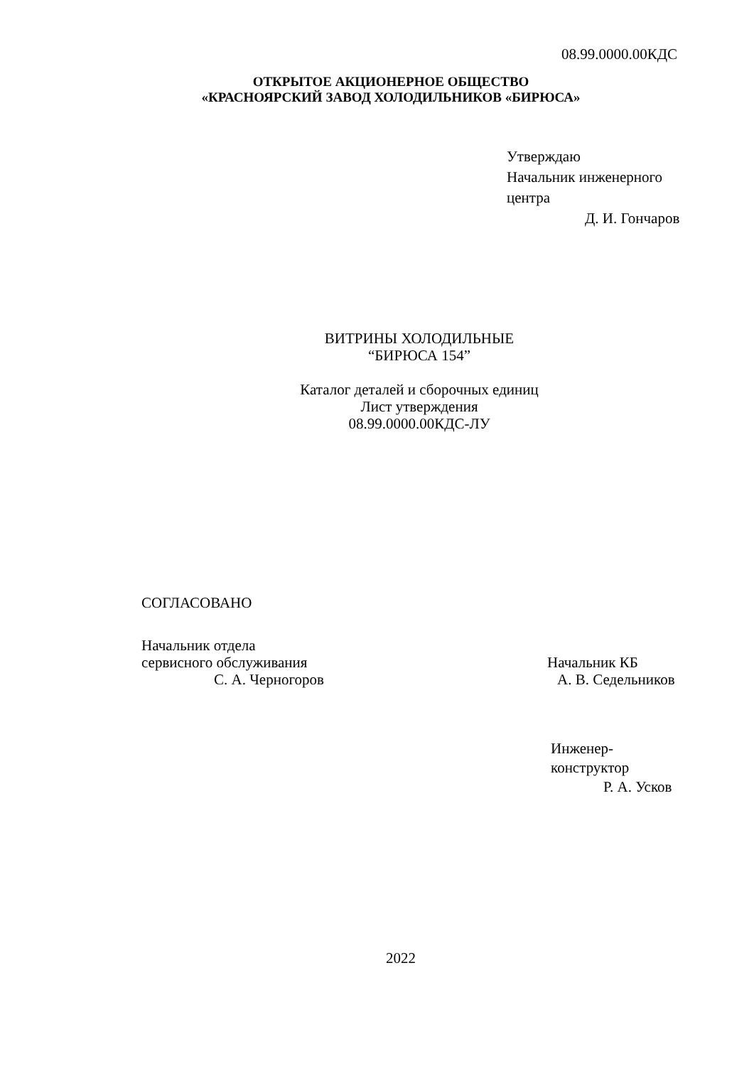08.99.0000.00КДС
ОТКРЫТОЕ АКЦИОНЕРНОЕ ОБЩЕСТВО
«КРАСНОЯРСКИЙ ЗАВОД ХОЛОДИЛЬНИКОВ «БИРЮСА»
Утверждаю
Начальник инженерного
центра
Д. И. Гончаров
ВИТРИНЫ ХОЛОДИЛЬНЫЕ
“БИРЮСА 154”
Каталог деталей и сборочных единиц
Лист утверждения
08.99.0000.00КДС-ЛУ
СОГЛАСОВАНО
Начальник отдела
сервисного обслуживания
С. А. Черногоров
Начальник КБ
А. В. Седельников
Инженер-
конструктор
Р. А. Усков
2022